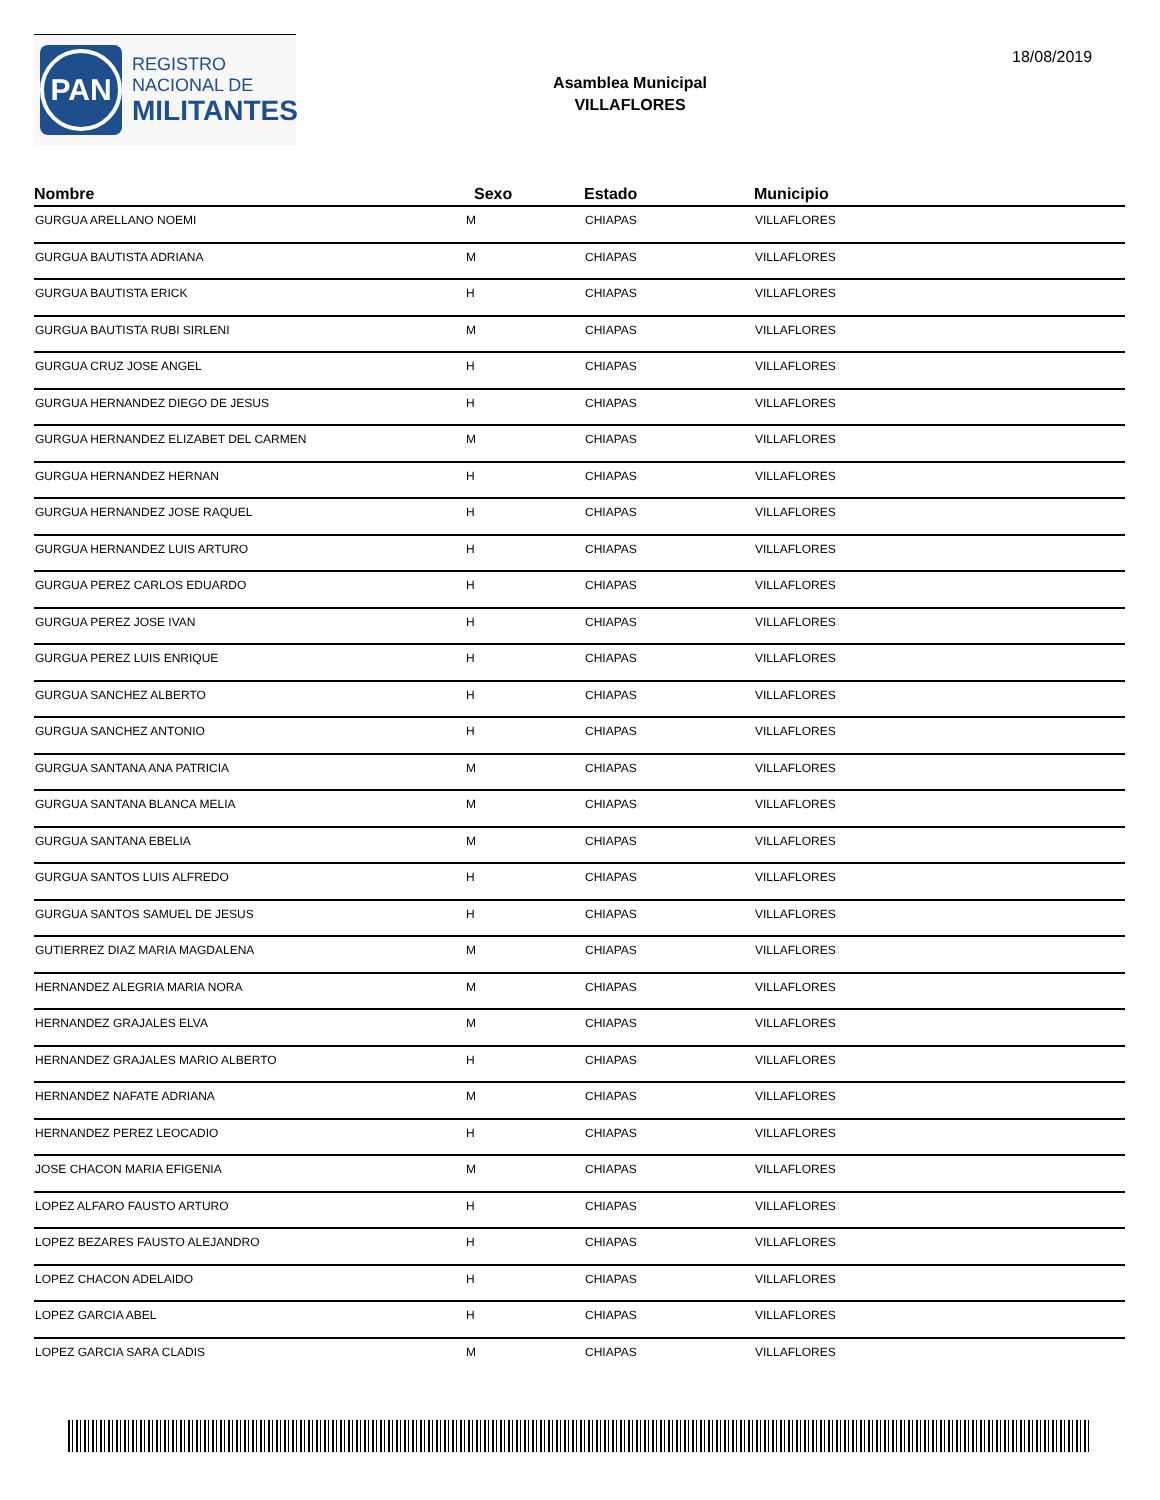PAN
REGISTRO
NACIONAL DE
MILITANTES
Asamblea Municipal
VILLAFLORES
18/08/2019
| Nombre | Sexo | Estado | Municipio |
| --- | --- | --- | --- |
| GURGUA ARELLANO NOEMI | M | CHIAPAS | VILLAFLORES |
| GURGUA BAUTISTA ADRIANA | M | CHIAPAS | VILLAFLORES |
| GURGUA BAUTISTA ERICK | H | CHIAPAS | VILLAFLORES |
| GURGUA BAUTISTA RUBI SIRLENI | M | CHIAPAS | VILLAFLORES |
| GURGUA CRUZ JOSE ANGEL | H | CHIAPAS | VILLAFLORES |
| GURGUA HERNANDEZ DIEGO DE JESUS | H | CHIAPAS | VILLAFLORES |
| GURGUA HERNANDEZ ELIZABET DEL CARMEN | M | CHIAPAS | VILLAFLORES |
| GURGUA HERNANDEZ HERNAN | H | CHIAPAS | VILLAFLORES |
| GURGUA HERNANDEZ JOSE RAQUEL | H | CHIAPAS | VILLAFLORES |
| GURGUA HERNANDEZ LUIS ARTURO | H | CHIAPAS | VILLAFLORES |
| GURGUA PEREZ CARLOS EDUARDO | H | CHIAPAS | VILLAFLORES |
| GURGUA PEREZ JOSE IVAN | H | CHIAPAS | VILLAFLORES |
| GURGUA PEREZ LUIS ENRIQUE | H | CHIAPAS | VILLAFLORES |
| GURGUA SANCHEZ ALBERTO | H | CHIAPAS | VILLAFLORES |
| GURGUA SANCHEZ ANTONIO | H | CHIAPAS | VILLAFLORES |
| GURGUA SANTANA ANA PATRICIA | M | CHIAPAS | VILLAFLORES |
| GURGUA SANTANA BLANCA MELIA | M | CHIAPAS | VILLAFLORES |
| GURGUA SANTANA EBELIA | M | CHIAPAS | VILLAFLORES |
| GURGUA SANTOS LUIS ALFREDO | H | CHIAPAS | VILLAFLORES |
| GURGUA SANTOS SAMUEL DE JESUS | H | CHIAPAS | VILLAFLORES |
| GUTIERREZ DIAZ MARIA MAGDALENA | M | CHIAPAS | VILLAFLORES |
| HERNANDEZ ALEGRIA MARIA NORA | M | CHIAPAS | VILLAFLORES |
| HERNANDEZ GRAJALES ELVA | M | CHIAPAS | VILLAFLORES |
| HERNANDEZ GRAJALES MARIO ALBERTO | H | CHIAPAS | VILLAFLORES |
| HERNANDEZ NAFATE ADRIANA | M | CHIAPAS | VILLAFLORES |
| HERNANDEZ PEREZ LEOCADIO | H | CHIAPAS | VILLAFLORES |
| JOSE CHACON MARIA EFIGENIA | M | CHIAPAS | VILLAFLORES |
| LOPEZ ALFARO FAUSTO ARTURO | H | CHIAPAS | VILLAFLORES |
| LOPEZ BEZARES FAUSTO ALEJANDRO | H | CHIAPAS | VILLAFLORES |
| LOPEZ CHACON ADELAIDO | H | CHIAPAS | VILLAFLORES |
| LOPEZ GARCIA ABEL | H | CHIAPAS | VILLAFLORES |
| LOPEZ GARCIA SARA CLADIS | M | CHIAPAS | VILLAFLORES |